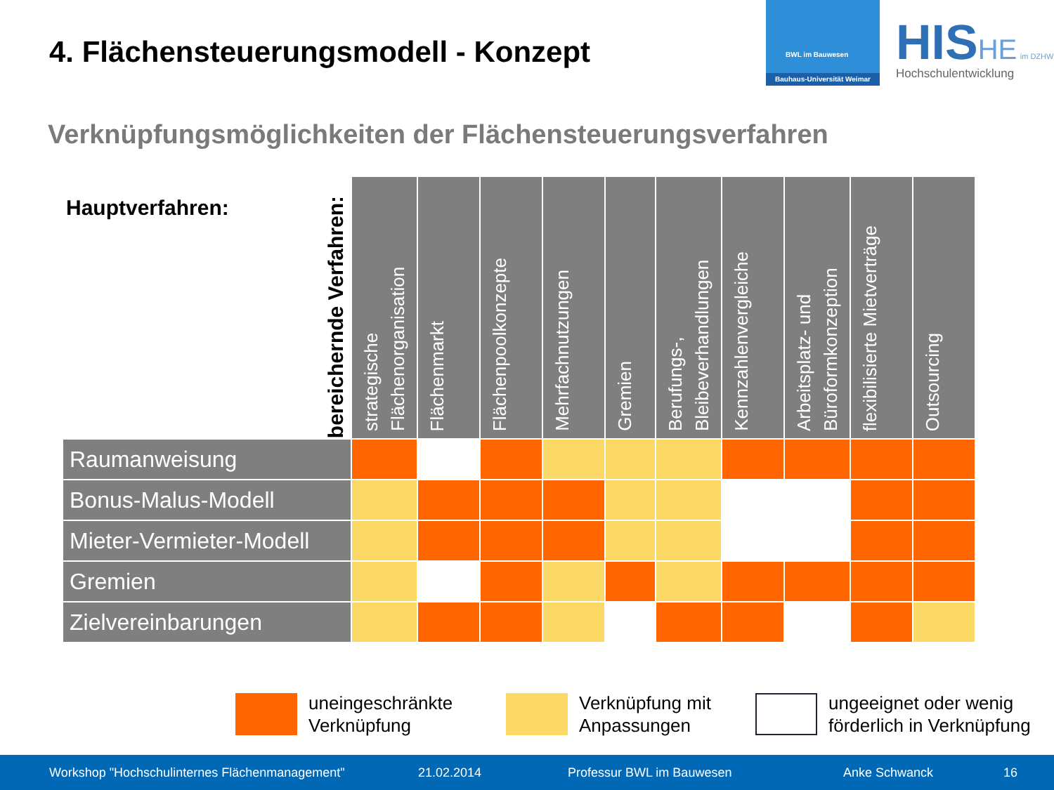4. Flächensteuerungsmodell - Konzept
BWL im Bauwesen
Bauhaus-Universität Weimar
HIS HE im DZHW
Hochschulentwicklung
Verknüpfungsmöglichkeiten der Flächensteuerungsverfahren
| bereichernde Verfahren: Hauptverfahren: | strategische Flächenorganisation | Flächenmarkt | Flächenpoolkonzepte | Mehrfachnutzungen | Gremien | Berufungs-, Bleibeverhandlungen | Kennzahlenvergleiche | Arbeitsplatz- und Büroformkonzeption | flexibilisierte Mietverträge | Outsourcing |
| --- | --- | --- | --- | --- | --- | --- | --- | --- | --- | --- |
| Raumanweisung | | | | | | | | | | |
| Bonus-Malus-Modell | | | | | | | | | | |
| Mieter-Vermieter-Modell | | | | | | | | | | |
| Gremien | | | | | | | | | | |
| Zielvereinbarungen | | | | | | | | | | |
uneingeschränkte
Verknüpfung
Verknüpfung mit
Anpassungen
ungeeignet oder wenig
förderlich in Verknüpfung
Workshop "Hochschulinternes Flächenmanagement" 21.02.2014 Professur BWL im Bauwesen Anke Schwanck 16